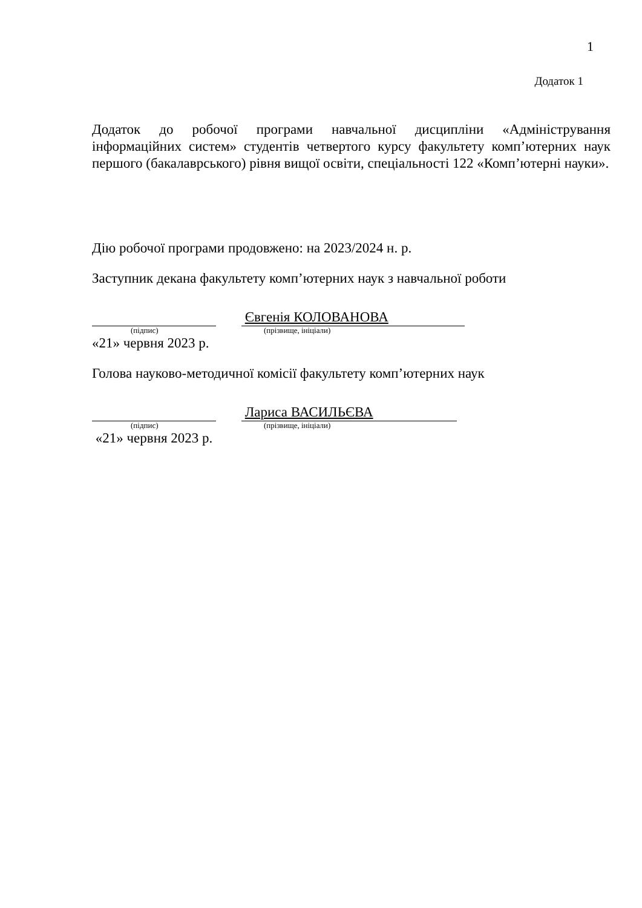1
Додаток 1
Додаток до робочої програми навчальної дисципліни «Адміністрування інформаційних систем» студентів четвертого курсу факультету комп’ютерних наук першого (бакалаврського) рівня вищої освіти, спеціальності 122 «Комп’ютерні науки».
Дію робочої програми продовжено: на 2023/2024 н. р.
Заступник декана факультету комп’ютерних наук з навчальної роботи
Євгенія КОЛОВАНОВА
(підпис) (прізвище, ініціали)
«21» червня 2023 р.
Голова науково-методичної комісії факультету комп’ютерних наук
Лариса ВАСИЛЬЄВА
(підпис) (прізвище, ініціали)
«21» червня 2023 р.